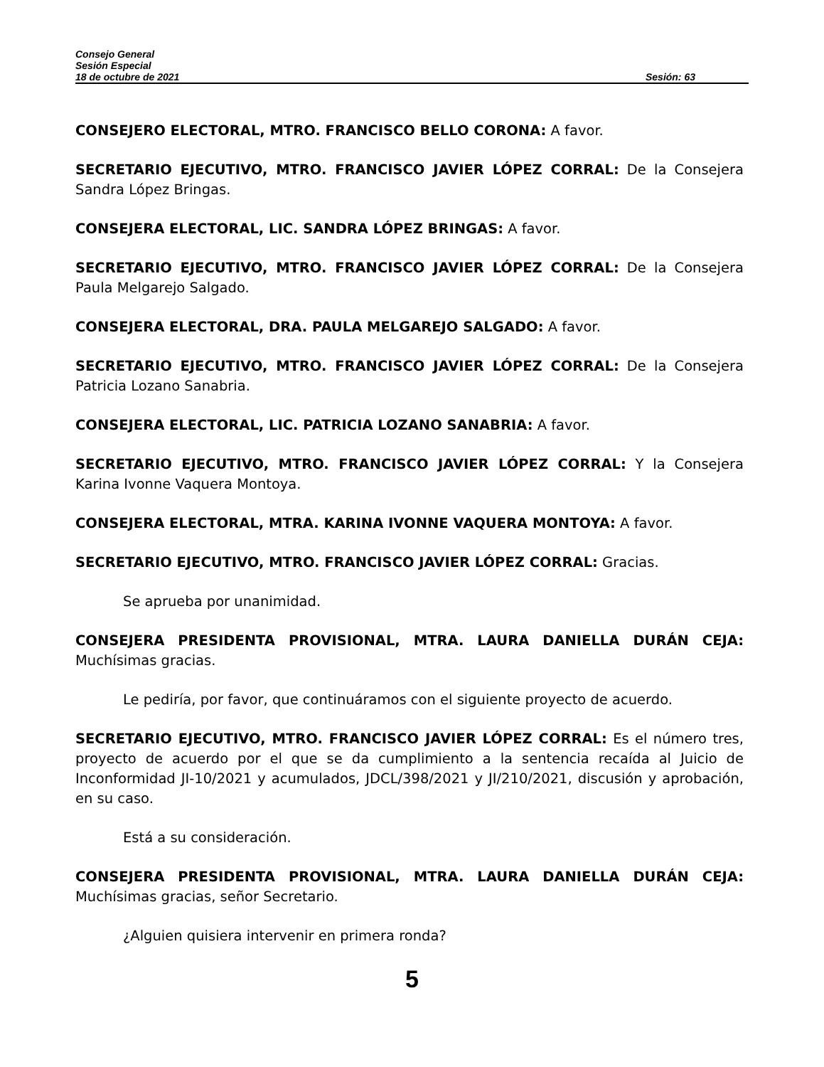Consejo General
Sesión Especial
18 de octubre de 2021 Sesión: 63
CONSEJERO ELECTORAL, MTRO. FRANCISCO BELLO CORONA: A favor.
SECRETARIO EJECUTIVO, MTRO. FRANCISCO JAVIER LÓPEZ CORRAL: De la Consejera Sandra López Bringas.
CONSEJERA ELECTORAL, LIC. SANDRA LÓPEZ BRINGAS: A favor.
SECRETARIO EJECUTIVO, MTRO. FRANCISCO JAVIER LÓPEZ CORRAL: De la Consejera Paula Melgarejo Salgado.
CONSEJERA ELECTORAL, DRA. PAULA MELGAREJO SALGADO: A favor.
SECRETARIO EJECUTIVO, MTRO. FRANCISCO JAVIER LÓPEZ CORRAL: De la Consejera Patricia Lozano Sanabria.
CONSEJERA ELECTORAL, LIC. PATRICIA LOZANO SANABRIA: A favor.
SECRETARIO EJECUTIVO, MTRO. FRANCISCO JAVIER LÓPEZ CORRAL: Y la Consejera Karina Ivonne Vaquera Montoya.
CONSEJERA ELECTORAL, MTRA. KARINA IVONNE VAQUERA MONTOYA: A favor.
SECRETARIO EJECUTIVO, MTRO. FRANCISCO JAVIER LÓPEZ CORRAL: Gracias.
Se aprueba por unanimidad.
CONSEJERA PRESIDENTA PROVISIONAL, MTRA. LAURA DANIELLA DURÁN CEJA: Muchísimas gracias.
Le pediría, por favor, que continuáramos con el siguiente proyecto de acuerdo.
SECRETARIO EJECUTIVO, MTRO. FRANCISCO JAVIER LÓPEZ CORRAL: Es el número tres, proyecto de acuerdo por el que se da cumplimiento a la sentencia recaída al Juicio de Inconformidad JI-10/2021 y acumulados, JDCL/398/2021 y JI/210/2021, discusión y aprobación, en su caso.
Está a su consideración.
CONSEJERA PRESIDENTA PROVISIONAL, MTRA. LAURA DANIELLA DURÁN CEJA: Muchísimas gracias, señor Secretario.
¿Alguien quisiera intervenir en primera ronda?
5